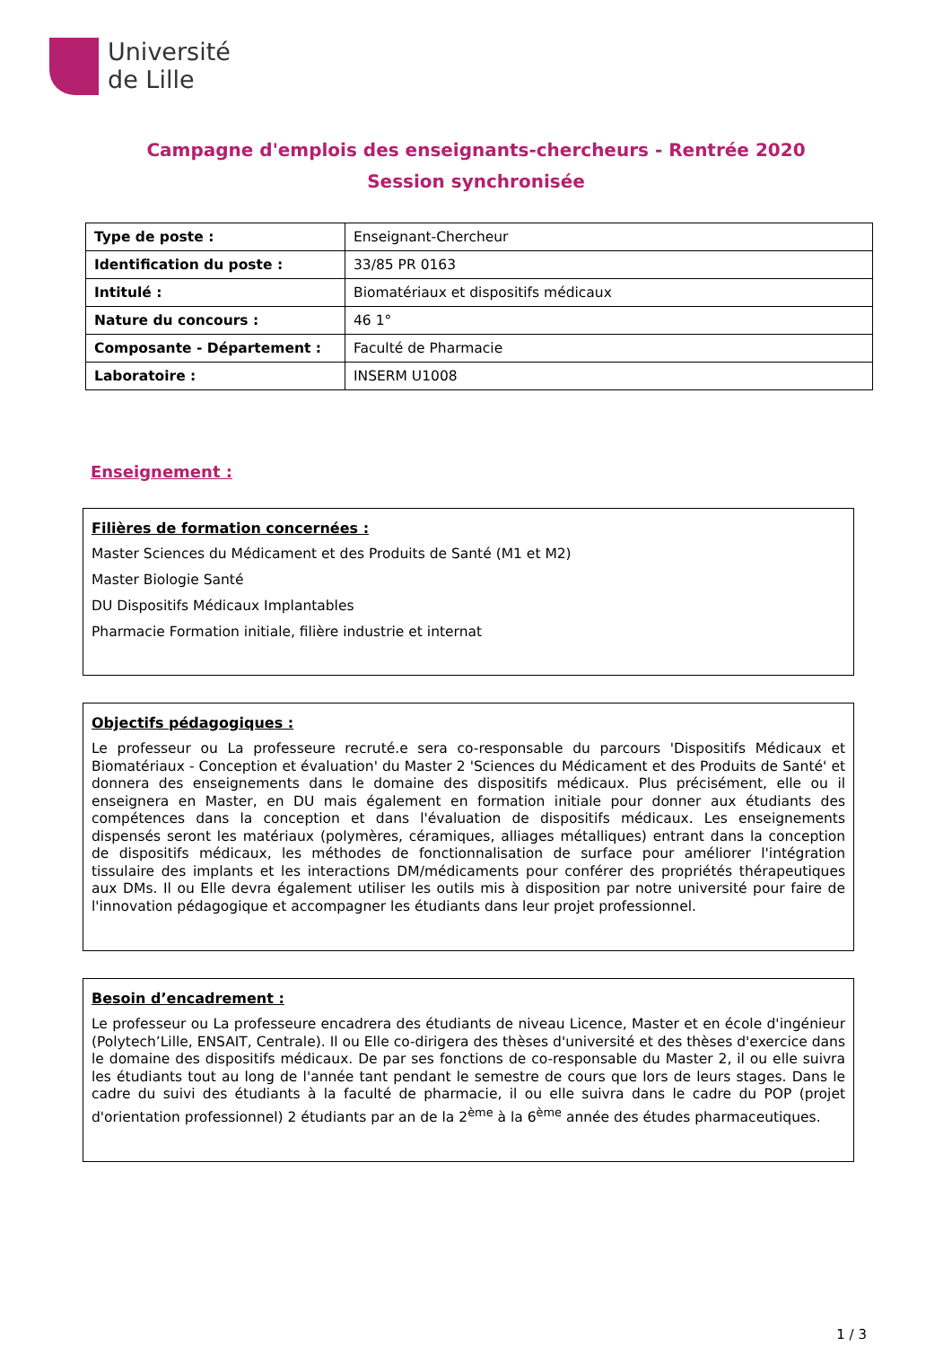Université
de Lille
Campagne d'emplois des enseignants-chercheurs - Rentrée 2020
Session synchronisée
| Type de poste : | Enseignant-Chercheur |
| Identification du poste : | 33/85 PR 0163 |
| Intitulé : | Biomatériaux et dispositifs médicaux |
| Nature du concours : | 46 1° |
| Composante - Département : | Faculté de Pharmacie |
| Laboratoire : | INSERM U1008 |
Enseignement :
Filières de formation concernées :
Master Sciences du Médicament et des Produits de Santé (M1 et M2)
Master Biologie Santé
DU Dispositifs Médicaux Implantables
Pharmacie Formation initiale, filière industrie et internat
Objectifs pédagogiques :
Le professeur ou La professeure recruté.e sera co-responsable du parcours 'Dispositifs Médicaux et Biomatériaux - Conception et évaluation' du Master 2 'Sciences du Médicament et des Produits de Santé' et donnera des enseignements dans le domaine des dispositifs médicaux. Plus précisément, elle ou il enseignera en Master, en DU mais également en formation initiale pour donner aux étudiants des compétences dans la conception et dans l'évaluation de dispositifs médicaux. Les enseignements dispensés seront les matériaux (polymères, céramiques, alliages métalliques) entrant dans la conception de dispositifs médicaux, les méthodes de fonctionnalisation de surface pour améliorer l'intégration tissulaire des implants et les interactions DM/médicaments pour conférer des propriétés thérapeutiques aux DMs. Il ou Elle devra également utiliser les outils mis à disposition par notre université pour faire de l'innovation pédagogique et accompagner les étudiants dans leur projet professionnel.
Besoin d’encadrement :
Le professeur ou La professeure encadrera des étudiants de niveau Licence, Master et en école d'ingénieur (Polytech’Lille, ENSAIT, Centrale). Il ou Elle co-dirigera des thèses d'université et des thèses d'exercice dans le domaine des dispositifs médicaux. De par ses fonctions de co-responsable du Master 2, il ou elle suivra les étudiants tout au long de l'année tant pendant le semestre de cours que lors de leurs stages. Dans le cadre du suivi des étudiants à la faculté de pharmacie, il ou elle suivra dans le cadre du POP (projet d'orientation professionnel) 2 étudiants par an de la 2<sup>ème</sup> à la 6<sup>ème</sup> année des études pharmaceutiques.
1 / 3